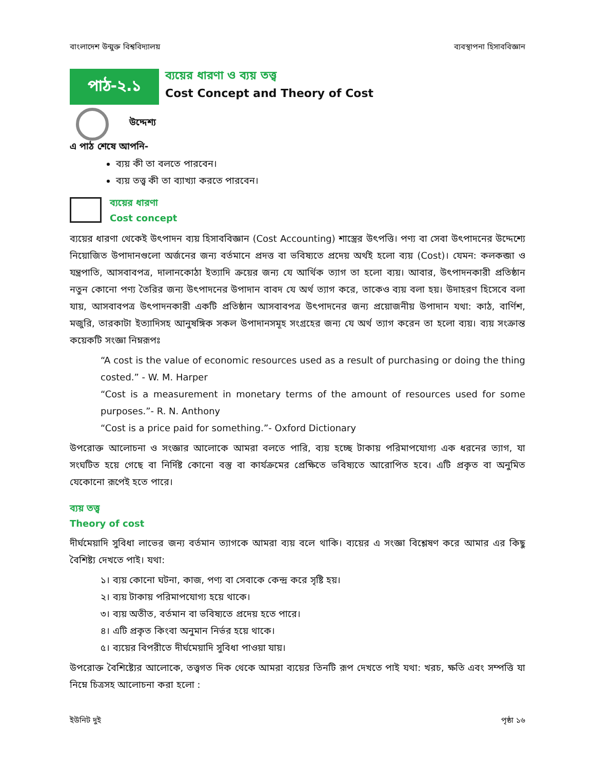বাংলাদেশ উন্মুক্ত বিশ্ববিদ্যালয় ব্যবস্থাপনা হিসাববিজ্ঞান
পাঠ-২.১
ব্যয়ের ধারণা ও ব্যয় তত্ত্ব
Cost Concept and Theory of Cost
উদ্দেশ্য
এ পাঠ শেষে আপনি-
ব্যয় কী তা বলতে পারবেন।
ব্যয় তত্ত্ব কী তা ব্যাখ্যা করতে পারবেন।
ব্যয়ের ধারণা
Cost concept
ব্যয়ের ধারণা থেকেই উৎপাদন ব্যয় হিসাববিজ্ঞান (Cost Accounting) শাস্ত্রের উৎপত্তি। পণ্য বা সেবা উৎপাদনের উদ্দেশ্যে নিয়োজিত উপাদানগুলো অর্জনের জন্য বর্তমানে প্রদত্ত বা ভবিষ্যতে প্রদেয় অর্থই হলো ব্যয় (Cost)। যেমন: কলকব্জা ও যন্ত্রপাতি, আসবাবপত্র, দালানকোঠা ইত্যাদি ক্রয়ের জন্য যে আর্থিক ত্যাগ তা হলো ব্যয়। আবার, উৎপাদনকারী প্রতিষ্ঠান নতুন কোনো পণ্য তৈরির জন্য উৎপাদনের উপাদান বাবদ যে অর্থ ত্যাগ করে, তাকেও ব্যয় বলা হয়। উদাহরণ হিসেবে বলা যায়, আসবাবপত্র উৎপাদনকারী একটি প্রতিষ্ঠান আসবাবপত্র উৎপাদনের জন্য প্রয়োজনীয় উপাদান যথা: কাঠ, বার্ণিশ, মজুরি, তারকাটা ইত্যাদিসহ আনুষঙ্গিক সকল উপাদানসমূহ সংগ্রহের জন্য যে অর্থ ত্যাগ করেন তা হলো ব্যয়। ব্যয় সংক্রান্ত কয়েকটি সংজ্ঞা নিম্নরূপঃ
“A cost is the value of economic resources used as a result of purchasing or doing the thing costed.” - W. M. Harper
“Cost is a measurement in monetary terms of the amount of resources used for some purposes.”- R. N. Anthony
“Cost is a price paid for something.”- Oxford Dictionary
উপরোক্ত আলোচনা ও সংজ্ঞার আলোকে আমরা বলতে পারি, ব্যয় হচ্ছে টাকায় পরিমাপযোগ্য এক ধরনের ত্যাগ, যা সংঘটিত হয়ে গেছে বা নির্দিষ্ট কোনো বস্তু বা কার্যক্রমের প্রেক্ষিতে ভবিষ্যতে আরোপিত হবে। এটি প্রকৃত বা অনুমিত যেকোনো রূপেই হতে পারে।
ব্যয় তত্ত্ব
Theory of cost
দীর্ঘমেয়াদি সুবিধা লাভের জন্য বর্তমান ত্যাগকে আমরা ব্যয় বলে থাকি। ব্যয়ের এ সংজ্ঞা বিশ্লেষণ করে আমার এর কিছু বৈশিষ্ট্য দেখতে পাই। যথা:
১। ব্যয় কোনো ঘটনা, কাজ, পণ্য বা সেবাকে কেন্দ্র করে সৃষ্টি হয়।
২। ব্যয় টাকায় পরিমাপযোগ্য হয়ে থাকে।
৩। ব্যয় অতীত, বর্তমান বা ভবিষ্যতে প্রদেয় হতে পারে।
৪। এটি প্রকৃত কিংবা অনুমান নির্ভর হয়ে থাকে।
৫। ব্যয়ের বিপরীতে দীর্ঘমেয়াদি সুবিধা পাওয়া যায়।
উপরোক্ত বৈশিষ্ট্যের আলোকে, তত্ত্বগত দিক থেকে আমরা ব্যয়ের তিনটি রূপ দেখতে পাই যথা: খরচ, ক্ষতি এবং সম্পত্তি যা নিম্নে চিত্রসহ আলোচনা করা হলো :
ইউনিট দুই পৃষ্ঠা ১৬